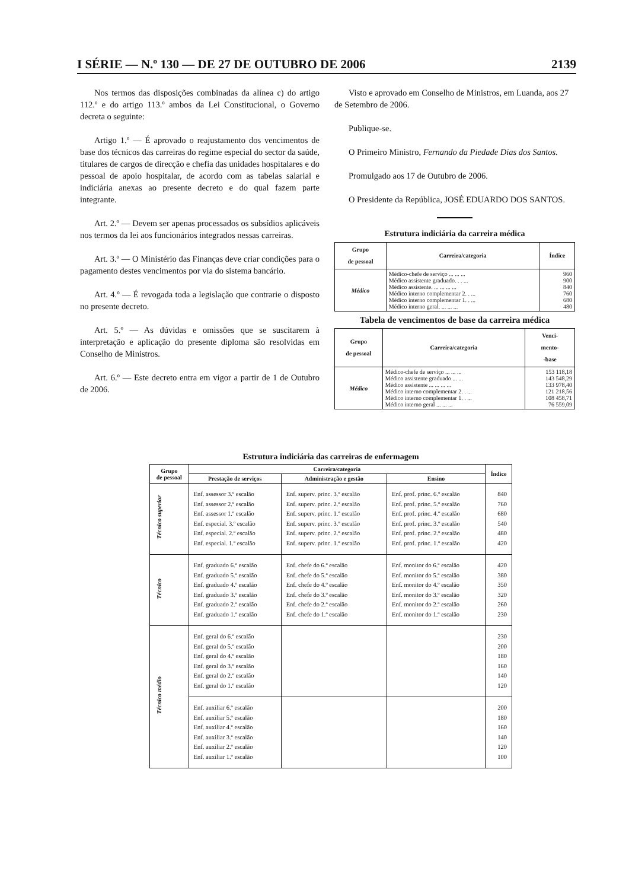I SÉRIE — N.º 130 — DE 27 DE OUTUBRO DE 2006 2139
Nos termos das disposições combinadas da alínea c) do artigo 112.º e do artigo 113.º ambos da Lei Constitucional, o Governo decreta o seguinte:
Artigo 1.º — É aprovado o reajustamento dos vencimentos de base dos técnicos das carreiras do regime especial do sector da saúde, titulares de cargos de direcção e chefia das unidades hospitalares e do pessoal de apoio hospitalar, de acordo com as tabelas salarial e indiciária anexas ao presente decreto e do qual fazem parte integrante.
Art. 2.º — Devem ser apenas processados os subsídios aplicáveis nos termos da lei aos funcionários integrados nessas carreiras.
Art. 3.º — O Ministério das Finanças deve criar condições para o pagamento destes vencimentos por via do sistema bancário.
Art. 4.º — É revogada toda a legislação que contrarie o disposto no presente decreto.
Art. 5.º — As dúvidas e omissões que se suscitarem à interpretação e aplicação do presente diploma são resolvidas em Conselho de Ministros.
Art. 6.º — Este decreto entra em vigor a partir de 1 de Outubro de 2006.
Visto e aprovado em Conselho de Ministros, em Luanda, aos 27 de Setembro de 2006.
Publique-se.
O Primeiro Ministro, Fernando da Piedade Dias dos Santos.
Promulgado aos 17 de Outubro de 2006.
O Presidente da República, JOSÉ EDUARDO DOS SANTOS.
Estrutura indiciária da carreira médica
| Grupo de pessoal | Carreira/categoria | Índice |
| --- | --- | --- |
| Médico | Médico-chefe de serviço ... ... ... Médico assistente graduado. . . ... Médico assistente. ... ... ... ... Médico interno complementar 2. . ... Médico interno complementar 1. . ... Médico interno geral. ... ... ... | 960 900 840 760 680 480 |
Tabela de vencimentos de base da carreira médica
| Grupo de pessoal | Carreira/categoria | Venci- mento- -base |
| --- | --- | --- |
| Médico | Médico-chefe de serviço ... ... ... Médico assistente graduado ... ... Médico assistente ... ... ... ... Médico interno complementar 2. . ... Médico interno complementar 1. . ... Médico interno geral ... ... ... | 153 118,18 143 548,29 133 978,40 121 218,56 108 458,71 76 559,09 |
Estrutura indiciária das carreiras de enfermagem
| Grupo de pessoal | Carreira/categoria | | | Índice |
| --- | --- | --- | --- | --- |
| | Prestação de serviços | Administração e gestão | Ensino | |
| Técnico superior | Enf. assessor 3.º escalão Enf. assessor 2.º escalão Enf. assessor 1.º escalão Enf. especial. 3.º escalão Enf. especial. 2.º escalão Enf. especial. 1.º escalão | Enf. superv. princ. 3.º escalão Enf. superv. princ. 2.º escalão Enf. superv. princ. 1.º escalão Enf. superv. princ. 3.º escalão Enf. superv. princ. 2.º escalão Enf. superv. princ. 1.º escalão | Enf. prof. princ. 6.º escalão Enf. prof. princ. 5.º escalão Enf. prof. princ. 4.º escalão Enf. prof. princ. 3.º escalão Enf. prof. princ. 2.º escalão Enf. prof. princ. 1.º escalão | 840 760 680 540 480 420 |
| Técnico | Enf. graduado 6.º escalão Enf. graduado 5.º escalão Enf. graduado 4.º escalão Enf. graduado 3.º escalão Enf. graduado 2.º escalão Enf. graduado 1.º escalão | Enf. chefe do 6.º escalão Enf. chefe do 5.º escalão Enf. chefe do 4.º escalão Enf. chefe do 3.º escalão Enf. chefe do 2.º escalão Enf. chefe do 1.º escalão | Enf. monitor do 6.º escalão Enf. monitor do 5.º escalão Enf. monitor do 4.º escalão Enf. monitor do 3.º escalão Enf. monitor do 2.º escalão Enf. monitor do 1.º escalão | 420 380 350 320 260 230 |
| Técnico médio | Enf. geral do 6.º escalão Enf. geral do 5.º escalão Enf. geral do 4.º escalão Enf. geral do 3.º escalão Enf. geral do 2.º escalão Enf. geral do 1.º escalão | | | 230 200 180 160 140 120 |
| | Enf. auxiliar 6.º escalão Enf. auxiliar 5.º escalão Enf. auxiliar 4.º escalão Enf. auxiliar 3.º escalão Enf. auxiliar 2.º escalão Enf. auxiliar 1.º escalão | | | 200 180 160 140 120 100 |